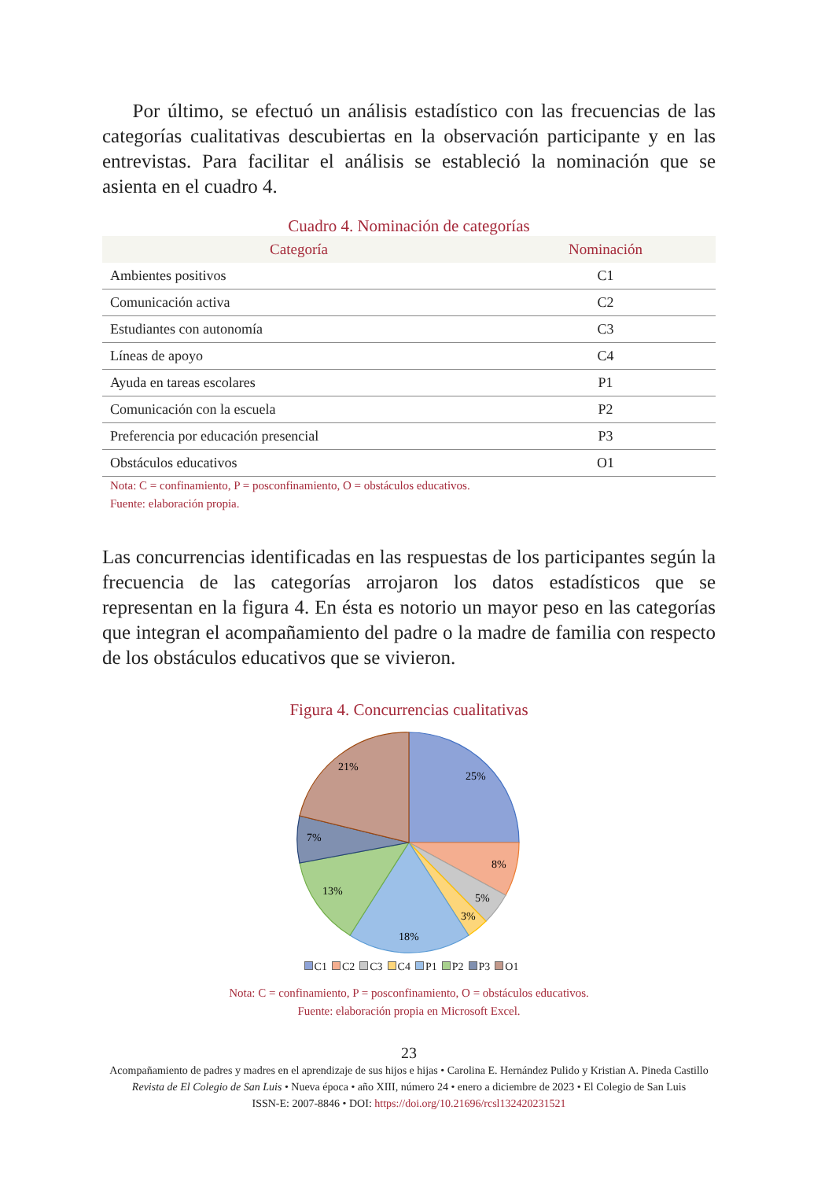Por último, se efectuó un análisis estadístico con las frecuencias de las categorías cualitativas descubiertas en la observación participante y en las entrevistas. Para facilitar el análisis se estableció la nominación que se asienta en el cuadro 4.
Cuadro 4. Nominación de categorías
| Categoría | Nominación |
| --- | --- |
| Ambientes positivos | C1 |
| Comunicación activa | C2 |
| Estudiantes con autonomía | C3 |
| Líneas de apoyo | C4 |
| Ayuda en tareas escolares | P1 |
| Comunicación con la escuela | P2 |
| Preferencia por educación presencial | P3 |
| Obstáculos educativos | O1 |
Nota: C = confinamiento, P = posconfinamiento, O = obstáculos educativos.
Fuente: elaboración propia.
Las concurrencias identificadas en las respuestas de los participantes según la frecuencia de las categorías arrojaron los datos estadísticos que se representan en la figura 4. En ésta es notorio un mayor peso en las categorías que integran el acompañamiento del padre o la madre de familia con respecto de los obstáculos educativos que se vivieron.
Figura 4. Concurrencias cualitativas
25%
8%
5%
3%
18%
13%
7%
21%
C1 C2 C3 C4 P1 P2 P3 O1
Nota: C = confinamiento, P = posconfinamiento, O = obstáculos educativos.
Fuente: elaboración propia en Microsoft Excel.
23
Acompañamiento de padres y madres en el aprendizaje de sus hijos e hijas • Carolina E. Hernández Pulido y Kristian A. Pineda Castillo
Revista de El Colegio de San Luis • Nueva época • año XIII, número 24 • enero a diciembre de 2023 • El Colegio de San Luis
ISSN-E: 2007-8846 • DOI: https://doi.org/10.21696/rcsl132420231521